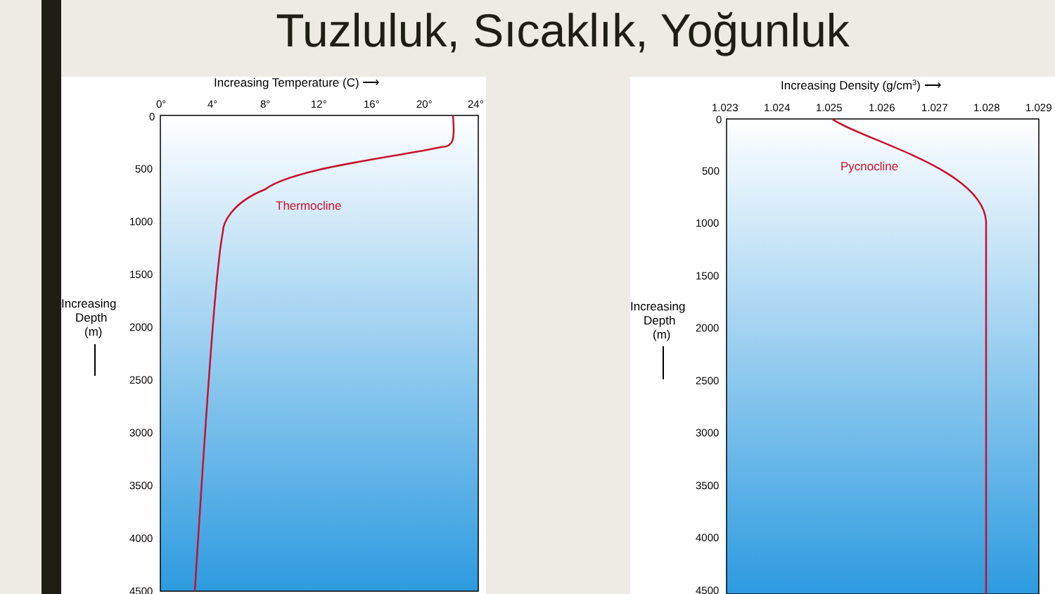Tuzluluk, Sıcaklık, Yoğunluk
Increasing Temperature (C) ⟶
0°
4°
8°
12°
16°
20°
24°
0
500
1000
1500
2000
2500
3000
3500
4000
4500
Increasing
Depth
(m)
Thermocline
Increasing Density (g/cm3) ⟶
1.023
1.024
1.025
1.026
1.027
1.028
1.029
0
500
1000
1500
2000
2500
3000
3500
4000
4500
Increasing
Depth
(m)
Pycnocline